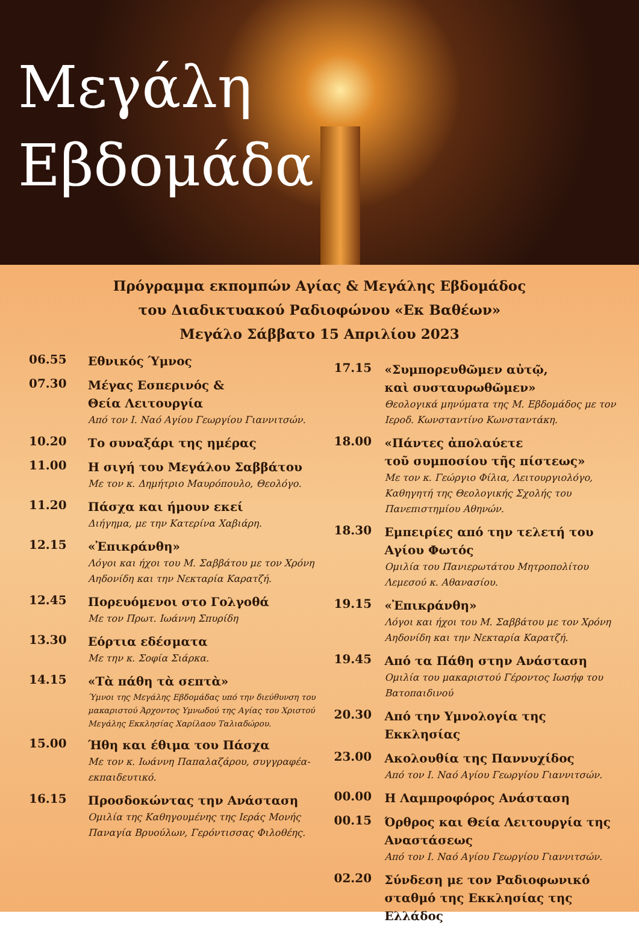Μεγάλη
Εβδομάδα
Πρόγραμμα εκπομπών Αγίας & Μεγάλης Εβδομάδος
του Διαδικτυακού Ραδιοφώνου «Εκ Βαθέων»
Μεγάλο Σάββατο 15 Απριλίου 2023
06.55
Εθνικός Ύμνος
07.30
Μέγας Εσπερινός &
Θεία Λειτουργία
Από τον Ι. Ναό Αγίου Γεωργίου Γιαννιτσών.
10.20
Το συναξάρι της ημέρας
11.00
Η σιγή του Μεγάλου Σαββάτου
Με τον κ. Δημήτριο Μαυρόπουλο, Θεολόγο.
11.20
Πάσχα και ήμουν εκεί
Διήγημα, με την Κατερίνα Χαβιάρη.
12.15
«Ἐπικράνθη»
Λόγοι και ήχοι του Μ. Σαββάτου με τον Χρόνη Αηδονίδη και την Νεκταρία Καρατζή.
12.45
Πορευόμενοι στο Γολγοθά
Με τον Πρωτ. Ιωάννη Σπυρίδη
13.30
Εόρτια εδέσματα
Με την κ. Σοφία Σιάρκα.
14.15
«Τὰ πάθη τὰ σεπτὰ»
Ύμνοι της Μεγάλης Εβδομάδας υπό την διεύθυνση του μακαριστού Άρχοντος Υμνωδού της Αγίας του Χριστού Μεγάλης Εκκλησίας Χαρίλαου Ταλιαδώρου.
15.00
Ήθη και έθιμα του Πάσχα
Με τον κ. Ιωάννη Παπαλαζάρου, συγγραφέα-εκπαιδευτικό.
16.15
Προσδοκώντας την Ανάσταση
Ομιλία της Καθηγουμένης της Ιεράς Μονής Παναγία Βρυούλων, Γερόντισσας Φιλοθέης.
17.15
«Συμπορευθῶμεν αὐτῷ,
καὶ συσταυρωθῶμεν»
Θεολογικά μηνύματα της Μ. Εβδομάδος με τον Ιεροδ. Κωνσταντίνο Κωνσταντάκη.
18.00
«Πάντες ἀπολαύετε
τοῦ συμποσίου τῆς πίστεως»
Με τον κ. Γεώργιο Φίλια, Λειτουργιολόγο, Καθηγητή της Θεολογικής Σχολής του Πανεπιστημίου Αθηνών.
18.30
Εμπειρίες από την τελετή του Αγίου Φωτός
Ομιλία του Πανιερωτάτου Μητροπολίτου Λεμεσού κ. Αθανασίου.
19.15
«Ἐπικράνθη»
Λόγοι και ήχοι του Μ. Σαββάτου με τον Χρόνη Αηδονίδη και την Νεκταρία Καρατζή.
19.45
Από τα Πάθη στην Ανάσταση
Ομιλία του μακαριστού Γέροντος Ιωσήφ του Βατοπαιδινού
20.30
Από την Υμνολογία της Εκκλησίας
23.00
Ακολουθία της Παννυχίδος
Από τον Ι. Ναό Αγίου Γεωργίου Γιαννιτσών.
00.00
Η Λαμπροφόρος Ανάσταση
00.15
Όρθρος και Θεία Λειτουργία της Αναστάσεως
Από τον Ι. Ναό Αγίου Γεωργίου Γιαννιτσών.
02.20
Σύνδεση με τον Ραδιοφωνικό σταθμό της Εκκλησίας της Ελλάδος